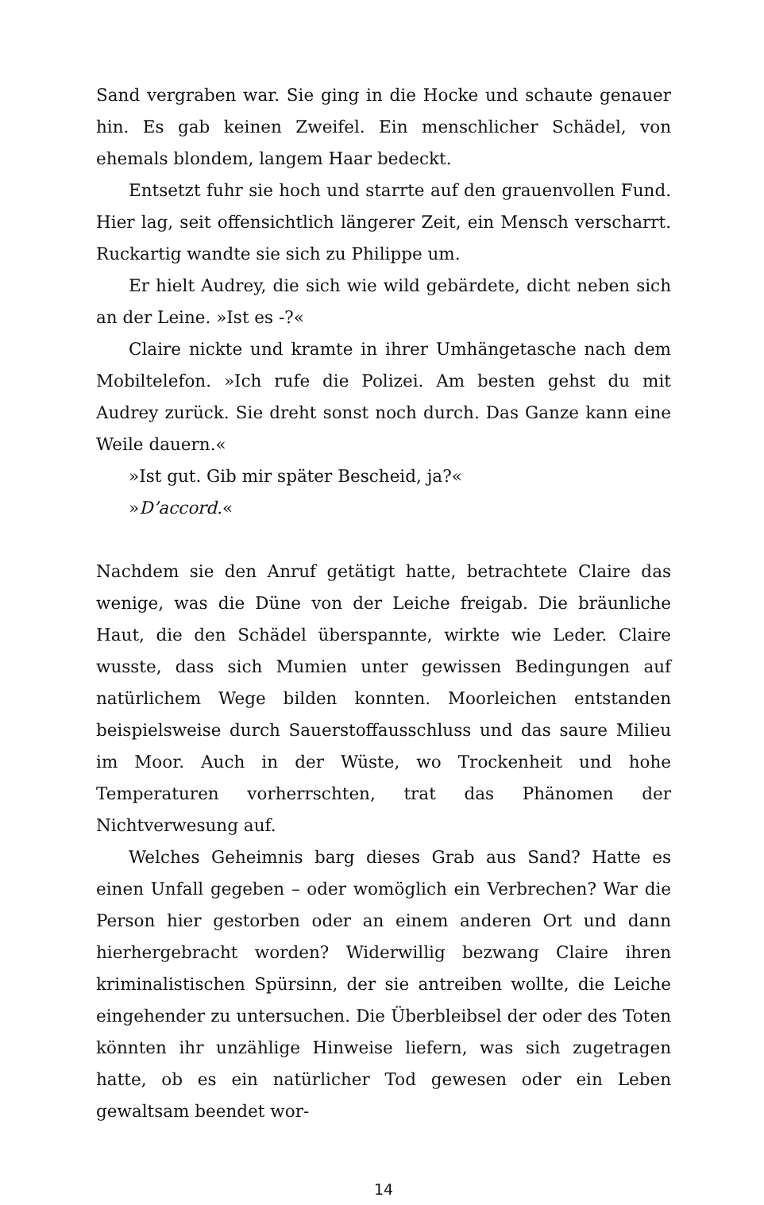Sand vergraben war. Sie ging in die Hocke und schaute genauer hin. Es gab keinen Zweifel. Ein menschlicher Schädel, von ehemals blondem, langem Haar bedeckt.
Entsetzt fuhr sie hoch und starrte auf den grauenvollen Fund. Hier lag, seit offensichtlich längerer Zeit, ein Mensch verscharrt. Ruckartig wandte sie sich zu Philippe um.
Er hielt Audrey, die sich wie wild gebärdete, dicht neben sich an der Leine. »Ist es -?«
Claire nickte und kramte in ihrer Umhängetasche nach dem Mobiltelefon. »Ich rufe die Polizei. Am besten gehst du mit Audrey zurück. Sie dreht sonst noch durch. Das Ganze kann eine Weile dauern.«
»Ist gut. Gib mir später Bescheid, ja?«
»D’accord.«
Nachdem sie den Anruf getätigt hatte, betrachtete Claire das wenige, was die Düne von der Leiche freigab. Die bräunliche Haut, die den Schädel überspannte, wirkte wie Leder. Claire wusste, dass sich Mumien unter gewissen Bedingungen auf natürlichem Wege bilden konnten. Moorleichen entstanden beispielsweise durch Sauerstoffausschluss und das saure Milieu im Moor. Auch in der Wüste, wo Trockenheit und hohe Temperaturen vorherrschten, trat das Phänomen der Nichtverwesung auf.
Welches Geheimnis barg dieses Grab aus Sand? Hatte es einen Unfall gegeben – oder womöglich ein Verbrechen? War die Person hier gestorben oder an einem anderen Ort und dann hierhergebracht worden? Widerwillig bezwang Claire ihren kriminalistischen Spürsinn, der sie antreiben wollte, die Leiche eingehender zu untersuchen. Die Überbleibsel der oder des Toten könnten ihr unzählige Hinweise liefern, was sich zugetragen hatte, ob es ein natürlicher Tod gewesen oder ein Leben gewaltsam beendet wor-
14